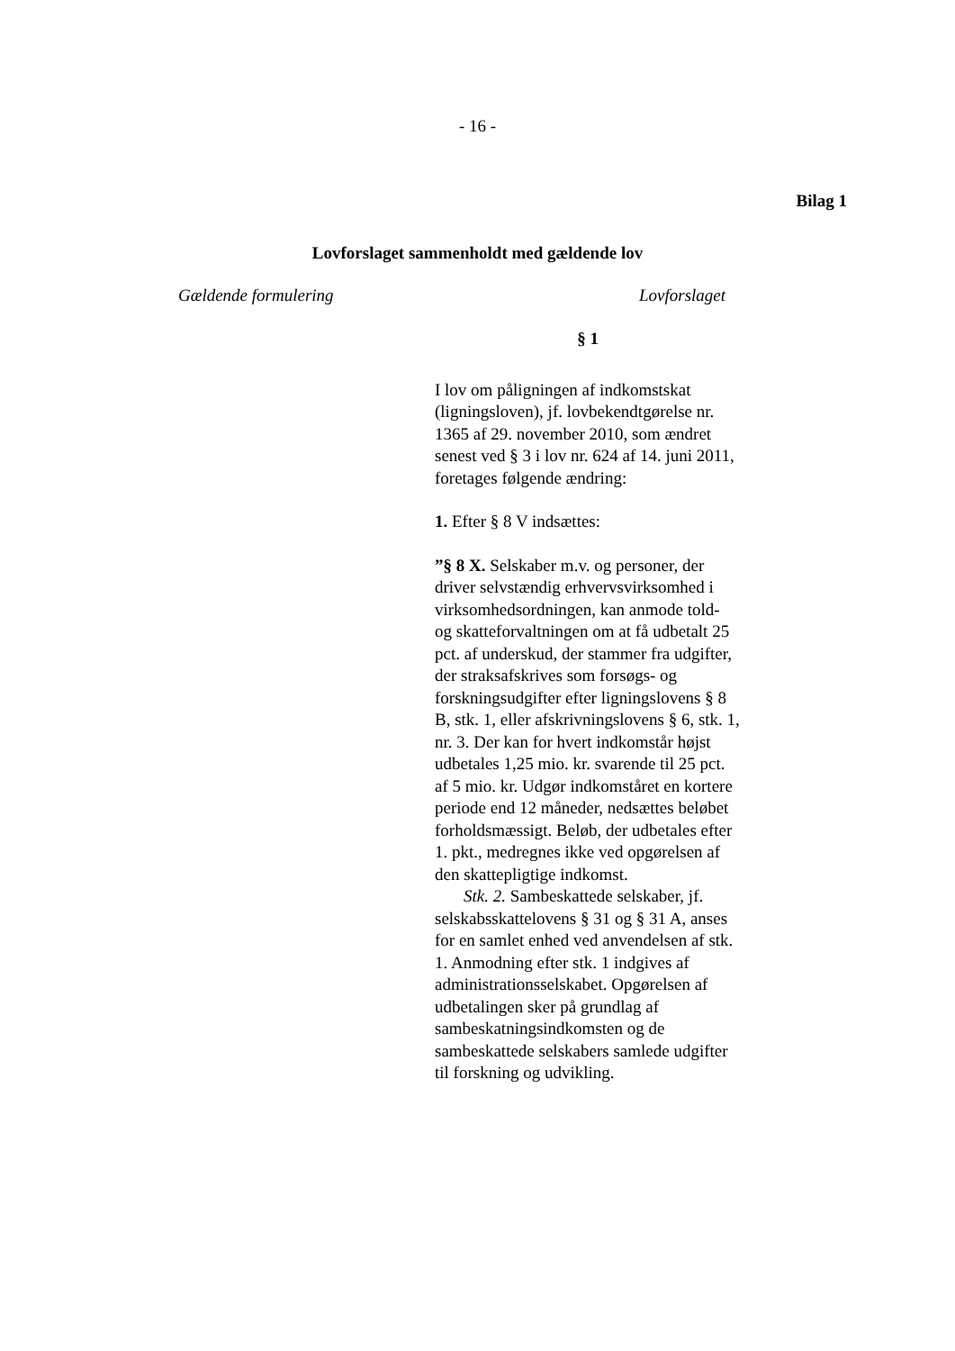- 16 -
Bilag 1
Lovforslaget sammenholdt med gældende lov
Gældende formulering Lovforslaget
§ 1
I lov om påligningen af indkomstskat (ligningsloven), jf. lovbekendtgørelse nr. 1365 af 29. november 2010, som ændret senest ved § 3 i lov nr. 624 af 14. juni 2011, foretages følgende ændring:
1. Efter § 8 V indsættes:
”§ 8 X. Selskaber m.v. og personer, der driver selvstændig erhvervsvirksomhed i virksomhedsordningen, kan anmode told- og skatteforvaltningen om at få udbetalt 25 pct. af underskud, der stammer fra udgifter, der straksafskrives som forsøgs- og forskningsudgifter efter ligningslovens § 8 B, stk. 1, eller afskrivningslovens § 6, stk. 1, nr. 3. Der kan for hvert indkomstår højst udbetales 1,25 mio. kr. svarende til 25 pct. af 5 mio. kr. Udgør indkomståret en kortere periode end 12 måneder, nedsættes beløbet forholdsmæssigt. Beløb, der udbetales efter 1. pkt., medregnes ikke ved opgørelsen af den skattepligtige indkomst.
Stk. 2. Sambeskattede selskaber, jf. selskabsskattelovens § 31 og § 31 A, anses for en samlet enhed ved anvendelsen af stk. 1. Anmodning efter stk. 1 indgives af administrationsselskabet. Opgørelsen af udbetalingen sker på grundlag af sambeskatningsindkomsten og de sambeskattede selskabers samlede udgifter til forskning og udvikling.